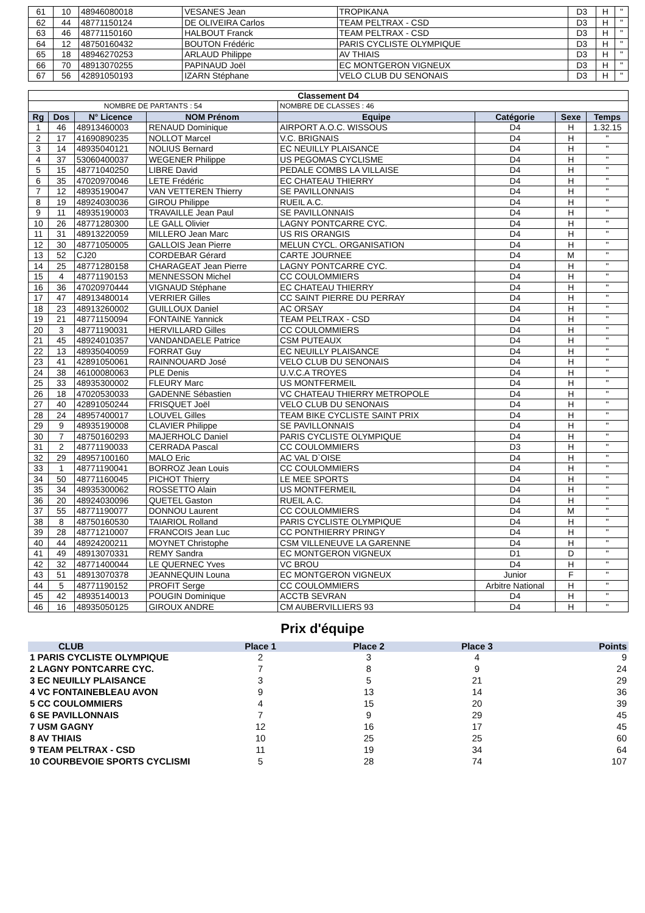| 61 | 10 | 48946080018 | VESANES Jean | TROPIKANA | D3 | H | " |
| 62 | 44 | 48771150124 | DE OLIVEIRA Carlos | TEAM PELTRAX - CSD | D3 | H | " |
| 63 | 46 | 48771150160 | HALBOUT Franck | TEAM PELTRAX - CSD | D3 | H | " |
| 64 | 12 | 48750160432 | BOUTON Frédéric | PARIS CYCLISTE OLYMPIQUE | D3 | H | " |
| 65 | 18 | 48946270253 | ARLAUD Philippe | AV THIAIS | D3 | H | " |
| 66 | 70 | 48913070255 | PAPINAUD Joël | EC MONTGERON VIGNEUX | D3 | H | " |
| 67 | 56 | 42891050193 | IZARN Stéphane | VELO CLUB DU SENONAIS | D3 | H | " |
| Classement D4 | | | | | | | |
| NOMBRE DE PARTANTS : 54 | | | | NOMBRE DE CLASSES : 46 | | | |
| Rg | Dos | N° Licence | NOM Prénom | Equipe | Catégorie | Sexe | Temps |
| 1 | 46 | 48913460003 | RENAUD Dominique | AIRPORT A.O.C. WISSOUS | D4 | H | 1.32.15 |
| 2 | 17 | 41690890235 | NOLLOT Marcel | V.C. BRIGNAIS | D4 | H | " |
| 3 | 14 | 48935040121 | NOLIUS Bernard | EC NEUILLY PLAISANCE | D4 | H | " |
| 4 | 37 | 53060400037 | WEGENER Philippe | US PEGOMAS CYCLISME | D4 | H | " |
| 5 | 15 | 48771040250 | LIBRE David | PEDALE COMBS LA VILLAISE | D4 | H | " |
| 6 | 35 | 47020970046 | LETE Frédéric | EC CHATEAU THIERRY | D4 | H | " |
| 7 | 12 | 48935190047 | VAN VETTEREN Thierry | SE PAVILLONNAIS | D4 | H | " |
| 8 | 19 | 48924030036 | GIROU Philippe | RUEIL A.C. | D4 | H | " |
| 9 | 11 | 48935190003 | TRAVAILLE Jean Paul | SE PAVILLONNAIS | D4 | H | " |
| 10 | 26 | 48771280300 | LE GALL Olivier | LAGNY PONTCARRE CYC. | D4 | H | " |
| 11 | 31 | 48913220059 | MILLERO Jean Marc | US RIS ORANGIS | D4 | H | " |
| 12 | 30 | 48771050005 | GALLOIS Jean Pierre | MELUN CYCL. ORGANISATION | D4 | H | " |
| 13 | 52 | CJ20 | CORDEBAR Gérard | CARTE JOURNEE | D4 | M | " |
| 14 | 25 | 48771280158 | CHARAGEAT Jean Pierre | LAGNY PONTCARRE CYC. | D4 | H | " |
| 15 | 4 | 48771190153 | MENNESSON Michel | CC COULOMMIERS | D4 | H | " |
| 16 | 36 | 47020970444 | VIGNAUD Stéphane | EC CHATEAU THIERRY | D4 | H | " |
| 17 | 47 | 48913480014 | VERRIER Gilles | CC SAINT PIERRE DU PERRAY | D4 | H | " |
| 18 | 23 | 48913260002 | GUILLOUX Daniel | AC ORSAY | D4 | H | " |
| 19 | 21 | 48771150094 | FONTAINE Yannick | TEAM PELTRAX - CSD | D4 | H | " |
| 20 | 3 | 48771190031 | HERVILLARD Gilles | CC COULOMMIERS | D4 | H | " |
| 21 | 45 | 48924010357 | VANDANDAELE Patrice | CSM PUTEAUX | D4 | H | " |
| 22 | 13 | 48935040059 | FORRAT Guy | EC NEUILLY PLAISANCE | D4 | H | " |
| 23 | 41 | 42891050061 | RAINNOUARD José | VELO CLUB DU SENONAIS | D4 | H | " |
| 24 | 38 | 46100080063 | PLE Denis | U.V.C.A TROYES | D4 | H | " |
| 25 | 33 | 48935300002 | FLEURY Marc | US MONTFERMEIL | D4 | H | " |
| 26 | 18 | 47020530033 | GADENNE Sébastien | VC CHATEAU THIERRY METROPOLE | D4 | H | " |
| 27 | 40 | 42891050244 | FRISQUET Joël | VELO CLUB DU SENONAIS | D4 | H | " |
| 28 | 24 | 48957400017 | LOUVEL Gilles | TEAM BIKE CYCLISTE SAINT PRIX | D4 | H | " |
| 29 | 9 | 48935190008 | CLAVIER Philippe | SE PAVILLONNAIS | D4 | H | " |
| 30 | 7 | 48750160293 | MAJERHOLC Daniel | PARIS CYCLISTE OLYMPIQUE | D4 | H | " |
| 31 | 2 | 48771190033 | CERRADA Pascal | CC COULOMMIERS | D3 | H | " |
| 32 | 29 | 48957100160 | MALO Eric | AC VAL D`OISE | D4 | H | " |
| 33 | 1 | 48771190041 | BORROZ Jean Louis | CC COULOMMIERS | D4 | H | " |
| 34 | 50 | 48771160045 | PICHOT Thierry | LE MEE SPORTS | D4 | H | " |
| 35 | 34 | 48935300062 | ROSSETTO Alain | US MONTFERMEIL | D4 | H | " |
| 36 | 20 | 48924030096 | QUETEL Gaston | RUEIL A.C. | D4 | H | " |
| 37 | 55 | 48771190077 | DONNOU Laurent | CC COULOMMIERS | D4 | M | " |
| 38 | 8 | 48750160530 | TAIARIOL Rolland | PARIS CYCLISTE OLYMPIQUE | D4 | H | " |
| 39 | 28 | 48771210007 | FRANCOIS Jean Luc | CC PONTHIERRY PRINGY | D4 | H | " |
| 40 | 44 | 48924200211 | MOYNET Christophe | CSM VILLENEUVE LA GARENNE | D4 | H | " |
| 41 | 49 | 48913070331 | REMY Sandra | EC MONTGERON VIGNEUX | D1 | D | " |
| 42 | 32 | 48771400044 | LE QUERNEC Yves | VC BROU | D4 | H | " |
| 43 | 51 | 48913070378 | JEANNEQUIN Louna | EC MONTGERON VIGNEUX | Junior | F | " |
| 44 | 5 | 48771190152 | PROFIT Serge | CC COULOMMIERS | Arbitre National | H | " |
| 45 | 42 | 48935140013 | POUGIN Dominique | ACCTB SEVRAN | D4 | H | " |
| 46 | 16 | 48935050125 | GIROUX ANDRE | CM AUBERVILLIERS 93 | D4 | H | " |
Prix d'équipe
| CLUB | Place 1 | Place 2 | Place 3 | Points |
| --- | --- | --- | --- | --- |
| 1 PARIS CYCLISTE OLYMPIQUE | 2 | 3 | 4 | 9 |
| 2 LAGNY PONTCARRE CYC. | 7 | 8 | 9 | 24 |
| 3 EC NEUILLY PLAISANCE | 3 | 5 | 21 | 29 |
| 4 VC FONTAINEBLEAU AVON | 9 | 13 | 14 | 36 |
| 5 CC COULOMMIERS | 4 | 15 | 20 | 39 |
| 6 SE PAVILLONNAIS | 7 | 9 | 29 | 45 |
| 7 USM GAGNY | 12 | 16 | 17 | 45 |
| 8 AV THIAIS | 10 | 25 | 25 | 60 |
| 9 TEAM PELTRAX - CSD | 11 | 19 | 34 | 64 |
| 10 COURBEVOIE SPORTS CYCLISMI | 5 | 28 | 74 | 107 |